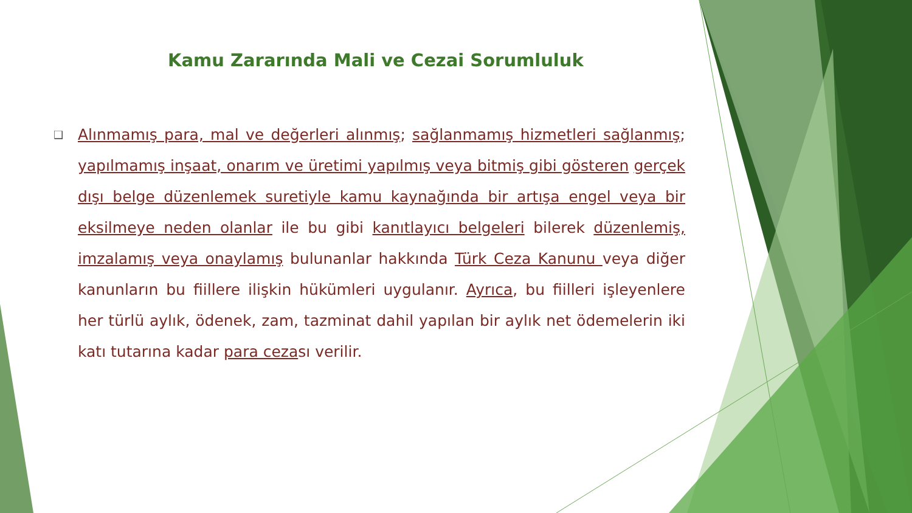Kamu Zararında Mali ve Cezai Sorumluluk
❑
Alınmamış para, mal ve değerleri alınmış; sağlanmamış hizmetleri sağlanmış; yapılmamış inşaat, onarım ve üretimi yapılmış veya bitmiş gibi gösteren gerçek dışı belge düzenlemek suretiyle kamu kaynağında bir artışa engel veya bir eksilmeye neden olanlar ile bu gibi kanıtlayıcı belgeleri bilerek düzenlemiş, imzalamış veya onaylamış bulunanlar hakkında Türk Ceza Kanunu veya diğer kanunların bu fiillere ilişkin hükümleri uygulanır. Ayrıca, bu fiilleri işleyenlere her türlü aylık, ödenek, zam, tazminat dahil yapılan bir aylık net ödemelerin iki katı tutarına kadar para cezası verilir.